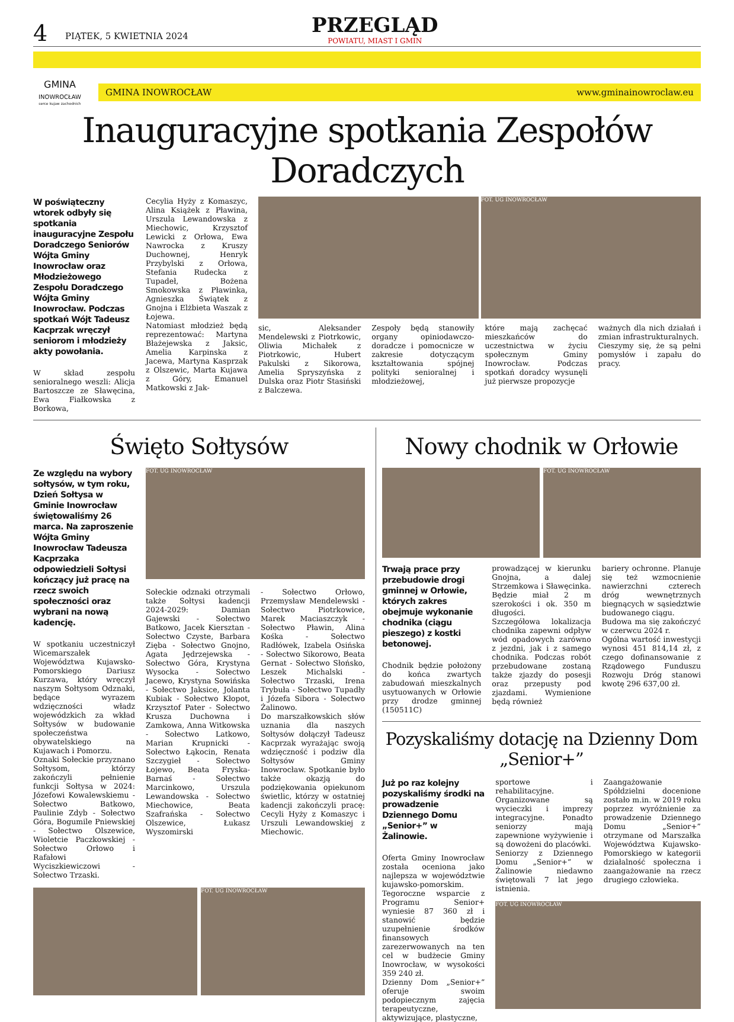4
PIĄTEK, 5 KWIETNIA 2024
PRZEGLĄD
POWIATU, MIAST I GMIN
GMINA
INOWROCŁAW
serce kujaw zachodnich
GMINA INOWROCŁAW www.gminainowroclaw.eu
Inauguracyjne spotkania Zespołów Doradczych
W poświąteczny wtorek odbyły się spotkania inauguracyjne Zespołu Doradczego Seniorów Wójta Gminy Inowrocław oraz Młodzieżowego Zespołu Doradczego Wójta Gminy Inowrocław. Podczas spotkań Wójt Tadeusz Kacprzak wręczył seniorom i młodzieży akty powołania.
W skład zespołu senioralnego weszli: Alicja Bartoszcze ze Sławęcina, Ewa Fiałkowska z Borkowa,
Cecylia Hyży z Komaszyc, Alina Książek z Pławina, Urszula Lewandowska z Miechowic, Krzysztof Lewicki z Orłowa, Ewa Nawrocka z Kruszy Duchownej, Henryk Przybylski z Orłowa, Stefania Rudecka z Tupadeł, Bożena Smokowska z Pławinka, Agnieszka Świątek z Gnojna i Elżbieta Waszak z Łojewa.
Natomiast młodzież będą reprezentować: Martyna Błażejewska z Jaksic, Amelia Karpinska z Jacewa, Martyna Kasprzak z Olszewic, Marta Kujawa z Góry, Emanuel Matkowski z Jak-
FOT. UG INOWROCŁAW
sic, Aleksander Mendelewski z Piotrkowic, Oliwia Michałek z Piotrkowic, Hubert Pakulski z Sikorowa, Amelia Spryszyńska z Dulska oraz Piotr Stasiński z Balczewa.
Zespoły będą stanowiły organy opiniodawczo-doradcze i pomocnicze w zakresie dotyczącym kształtowania spójnej polityki senioralnej i młodzieżowej,
które mają zachęcać mieszkańców do uczestnictwa w życiu społecznym Gminy Inowrocław. Podczas spotkań doradcy wysunęli już pierwsze propozycje
ważnych dla nich działań i zmian infrastrukturalnych.
Cieszymy się, że są pełni pomysłów i zapału do pracy.
Święto Sołtysów
Ze względu na wybory sołtysów, w tym roku, Dzień Sołtysa w Gminie Inowrocław świętowaliśmy 26 marca. Na zaproszenie Wójta Gminy Inowrocław Tadeusza Kacprzaka odpowiedzieli Sołtysi kończący już pracę na rzecz swoich społeczności oraz wybrani na nową kadencję.
W spotkaniu uczestniczył Wicemarszałek Województwa Kujawsko-Pomorskiego Dariusz Kurzawa, który wręczył naszym Sołtysom Odznaki, będące wyrazem wdzięczności władz wojewódzkich za wkład Sołtysów w budowanie społeczeństwa obywatelskiego na Kujawach i Pomorzu.
Oznaki Sołeckie przyznano Sołtysom, którzy zakończyli pełnienie funkcji Sołtysa w 2024: Józefowi Kowalewskiemu - Sołectwo Batkowo, Paulinie Zdyb - Sołectwo Góra, Bogumile Pniewskiej - Sołectwo Olszewice, Wioletcie Paczkowskiej - Sołectwo Orłowo i Rafałowi Wyciszkiewiczowi - Sołectwo Trzaski.
FOT. UG INOWROCŁAW
Sołeckie odznaki otrzymali także Sołtysi kadencji 2024-2029: Damian Gajewski - Sołectwo Batkowo, Jacek Kiersztan - Sołectwo Czyste, Barbara Zięba - Sołectwo Gnojno, Agata Jędrzejewska - Sołectwo Góra, Krystyna Wysocka - Sołectwo Jacewo, Krystyna Sowińska - Sołectwo Jaksice, Jolanta Kubiak - Sołectwo Kłopot, Krzysztof Pater - Sołectwo Krusza Duchowna i Zamkowa, Anna Witkowska - Sołectwo Latkowo, Marian Krupnicki - Sołectwo Łąkocin, Renata Szczygieł - Sołectwo Łojewo, Beata Fryska-Barnaś - Sołectwo Marcinkowo, Urszula Lewandowska - Sołectwo Miechowice, Beata Szafrańska - Sołectwo Olszewice, Łukasz Wyszomirski
- Sołectwo Orłowo, Przemysław Mendelewski - Sołectwo Piotrkowice, Marek Maciaszczyk - Sołectwo Pławin, Alina Kośka - Sołectwo Radłówek, Izabela Osińska - Sołectwo Sikorowo, Beata Gernat - Sołectwo Słońsko, Leszek Michalski - Sołectwo Trzaski, Irena Trybuła - Sołectwo Tupadły i Józefa Sibora - Sołectwo Żalinowo.
Do marszałkowskich słów uznania dla naszych Sołtysów dołączył Tadeusz Kacprzak wyrażając swoją wdzięczność i podziw dla Sołtysów Gminy Inowrocław. Spotkanie było także okazją do podziękowania opiekunom świetlic, którzy w ostatniej kadencji zakończyli pracę: Cecyli Hyży z Komaszyc i Urszuli Lewandowskiej z Miechowic.
FOT. UG INOWROCŁAW
Nowy chodnik w Orłowie
FOT. UG INOWROCŁAW
Trwają prace przy przebudowie drogi gminnej w Orłowie, których zakres obejmuje wykonanie chodnika (ciągu pieszego) z kostki betonowej.
Chodnik będzie położony do końca zwartych zabudowań mieszkalnych usytuowanych w Orłowie przy drodze gminnej (150511C)
prowadzącej w kierunku Gnojna, a dalej Strzemkowa i Sławęcinka. Będzie miał 2 m szerokości i ok. 350 m długości.
Szczegółowa lokalizacja chodnika zapewni odpływ wód opadowych zarówno z jezdni, jak i z samego chodnika. Podczas robót przebudowane zostaną także zjazdy do posesji oraz przepusty pod zjazdami. Wymienione będą również
bariery ochronne. Planuje się też wzmocnienie nawierzchni czterech dróg wewnętrznych biegnących w sąsiedztwie budowanego ciągu.
Budowa ma się zakończyć w czerwcu 2024 r.
Ogólna wartość inwestycji wynosi 451 814,14 zł, z czego dofinansowanie z Rządowego Funduszu Rozwoju Dróg stanowi kwotę 296 637,00 zł.
Pozyskaliśmy dotację na Dzienny Dom „Senior+”
Już po raz kolejny pozyskaliśmy środki na prowadzenie Dziennego Domu „Senior+” w Żalinowie.
Oferta Gminy Inowrocław została oceniona jako najlepsza w województwie kujawsko-pomorskim. Tegoroczne wsparcie z Programu Senior+ wyniesie 87 360 zł i stanowić będzie uzupełnienie środków finansowych zarezerwowanych na ten cel w budżecie Gminy Inowrocław, w wysokości 359 240 zł.
Dzienny Dom „Senior+” oferuje swoim podopiecznym zajęcia terapeutyczne, aktywizujące, plastyczne,
sportowe i rehabilitacyjne. Organizowane są wycieczki i imprezy integracyjne. Ponadto seniorzy mają zapewnione wyżywienie i są dowożeni do placówki.
Seniorzy z Dziennego Domu „Senior+” w Żalinowie niedawno świętowali 7 lat jego istnienia.
Zaangażowanie Spółdzielni docenione zostało m.in. w 2019 roku poprzez wyróżnienie za prowadzenie Dziennego Domu „Senior+” otrzymane od Marszałka Województwa Kujawsko-Pomorskiego w kategorii działalność społeczna i zaangażowanie na rzecz drugiego człowieka.
FOT. UG INOWROCŁAW